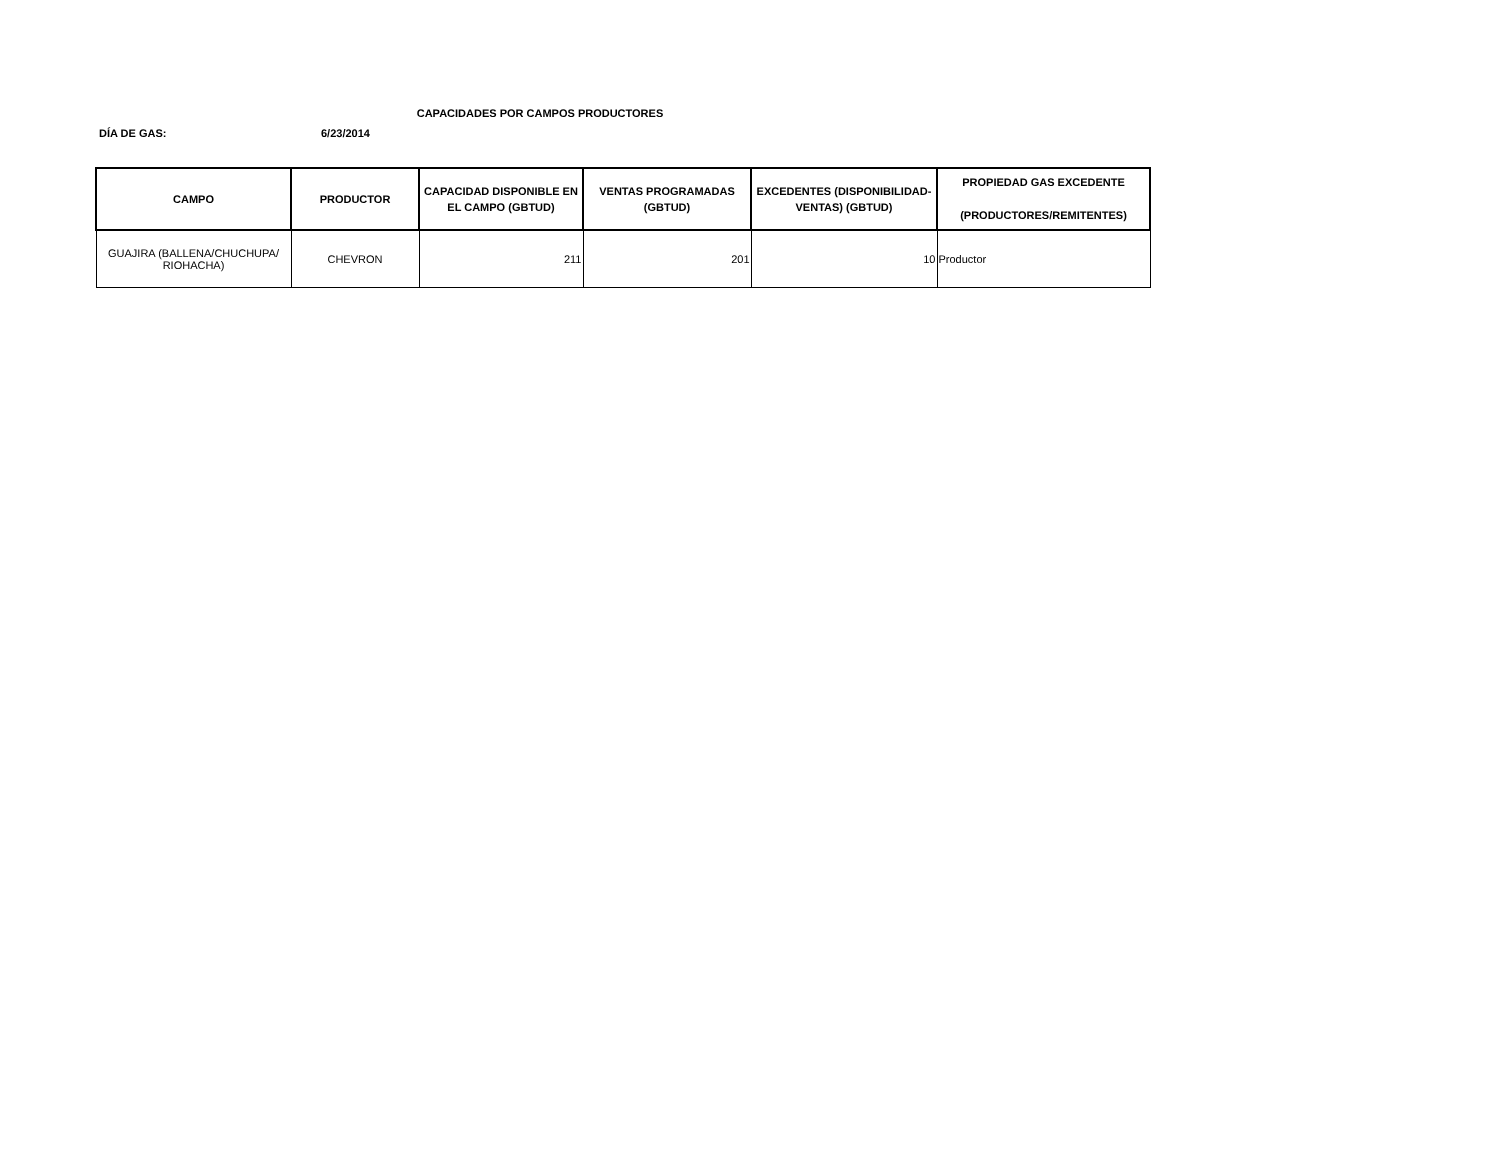CAPACIDADES POR CAMPOS PRODUCTORES
DÍA DE GAS: 6/23/2014
| CAMPO | PRODUCTOR | CAPACIDAD DISPONIBLE EN EL CAMPO (GBTUD) | VENTAS PROGRAMADAS (GBTUD) | EXCEDENTES (DISPONIBILIDAD-VENTAS) (GBTUD) | PROPIEDAD GAS EXCEDENTE (PRODUCTORES/REMITENTES) |
| --- | --- | --- | --- | --- | --- |
| GUAJIRA (BALLENA/CHUCHUPA/ RIOHACHA) | CHEVRON | 211 | 201 | 10 | Productor |